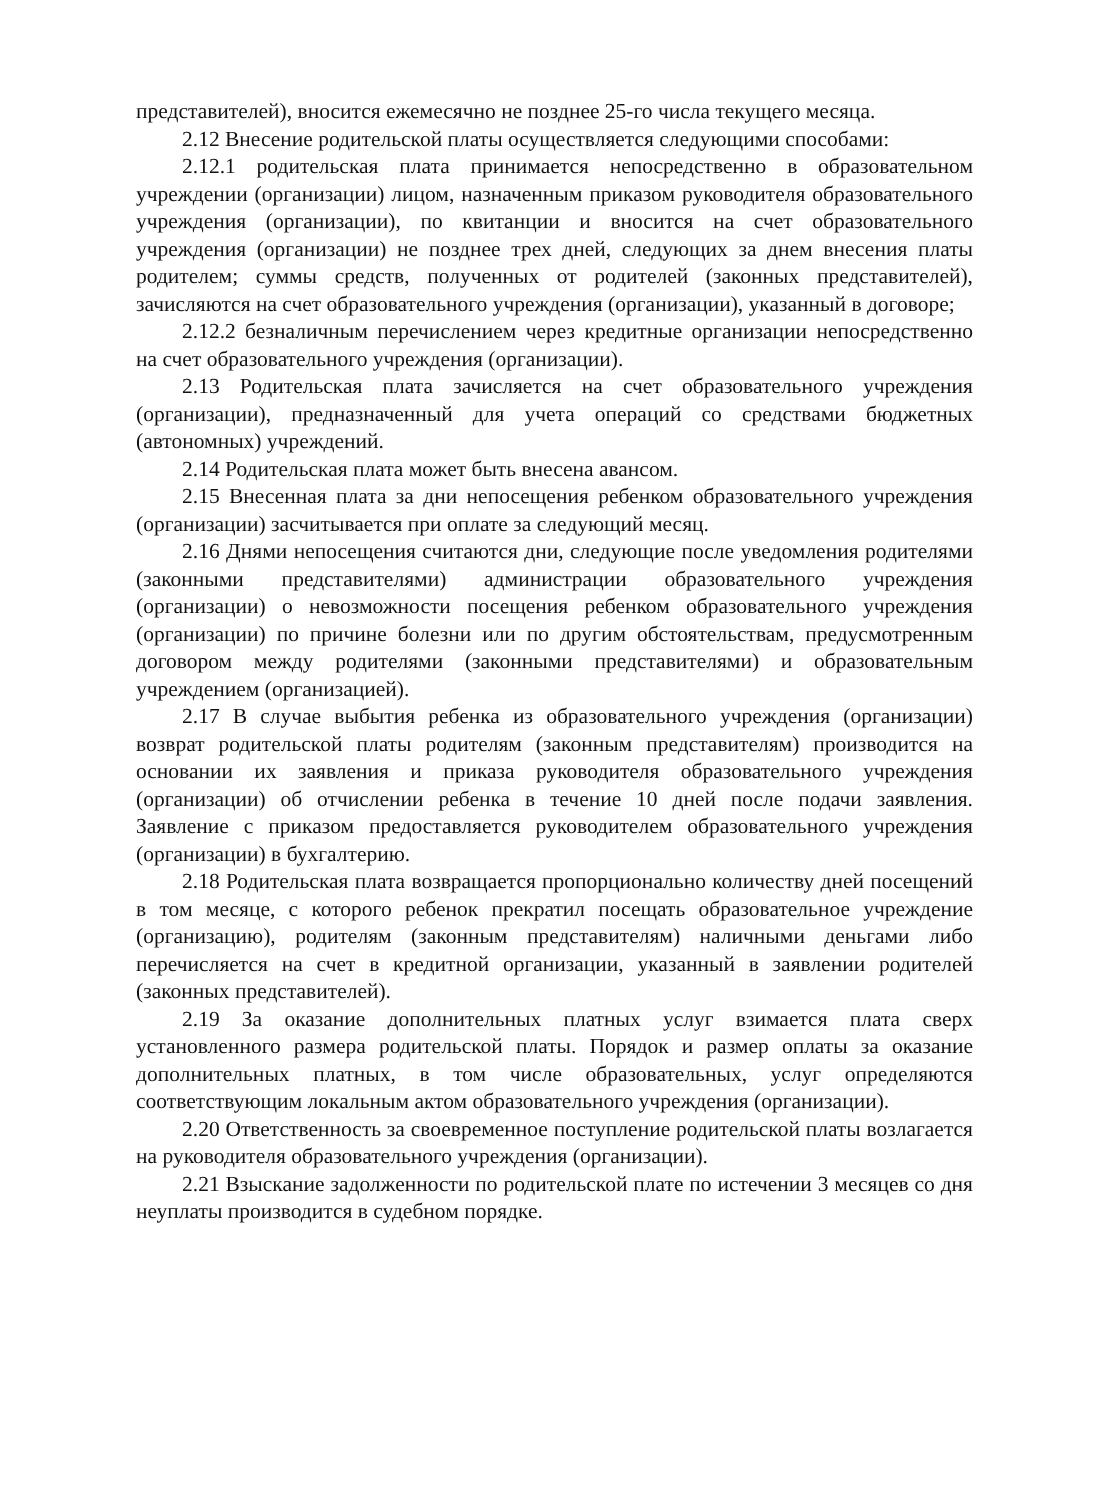представителей), вносится ежемесячно не позднее 25-го числа текущего месяца.
2.12 Внесение родительской платы осуществляется следующими способами:
2.12.1 родительская плата принимается непосредственно в образовательном учреждении (организации) лицом, назначенным приказом руководителя образовательного учреждения (организации), по квитанции и вносится на счет образовательного учреждения (организации) не позднее трех дней, следующих за днем внесения платы родителем; суммы средств, полученных от родителей (законных представителей), зачисляются на счет образовательного учреждения (организации), указанный в договоре;
2.12.2 безналичным перечислением через кредитные организации непосредственно на счет образовательного учреждения (организации).
2.13 Родительская плата зачисляется на счет образовательного учреждения (организации), предназначенный для учета операций со средствами бюджетных (автономных) учреждений.
2.14 Родительская плата может быть внесена авансом.
2.15 Внесенная плата за дни непосещения ребенком образовательного учреждения (организации) засчитывается при оплате за следующий месяц.
2.16 Днями непосещения считаются дни, следующие после уведомления родителями (законными представителями) администрации образовательного учреждения (организации) о невозможности посещения ребенком образовательного учреждения (организации) по причине болезни или по другим обстоятельствам, предусмотренным договором между родителями (законными представителями) и образовательным учреждением (организацией).
2.17 В случае выбытия ребенка из образовательного учреждения (организации) возврат родительской платы родителям (законным представителям) производится на основании их заявления и приказа руководителя образовательного учреждения (организации) об отчислении ребенка в течение 10 дней после подачи заявления. Заявление с приказом предоставляется руководителем образовательного учреждения (организации) в бухгалтерию.
2.18 Родительская плата возвращается пропорционально количеству дней посещений в том месяце, с которого ребенок прекратил посещать образовательное учреждение (организацию), родителям (законным представителям) наличными деньгами либо перечисляется на счет в кредитной организации, указанный в заявлении родителей (законных представителей).
2.19 За оказание дополнительных платных услуг взимается плата сверх установленного размера родительской платы. Порядок и размер оплаты за оказание дополнительных платных, в том числе образовательных, услуг определяются соответствующим локальным актом образовательного учреждения (организации).
2.20 Ответственность за своевременное поступление родительской платы возлагается на руководителя образовательного учреждения (организации).
2.21 Взыскание задолженности по родительской плате по истечении 3 месяцев со дня неуплаты производится в судебном порядке.